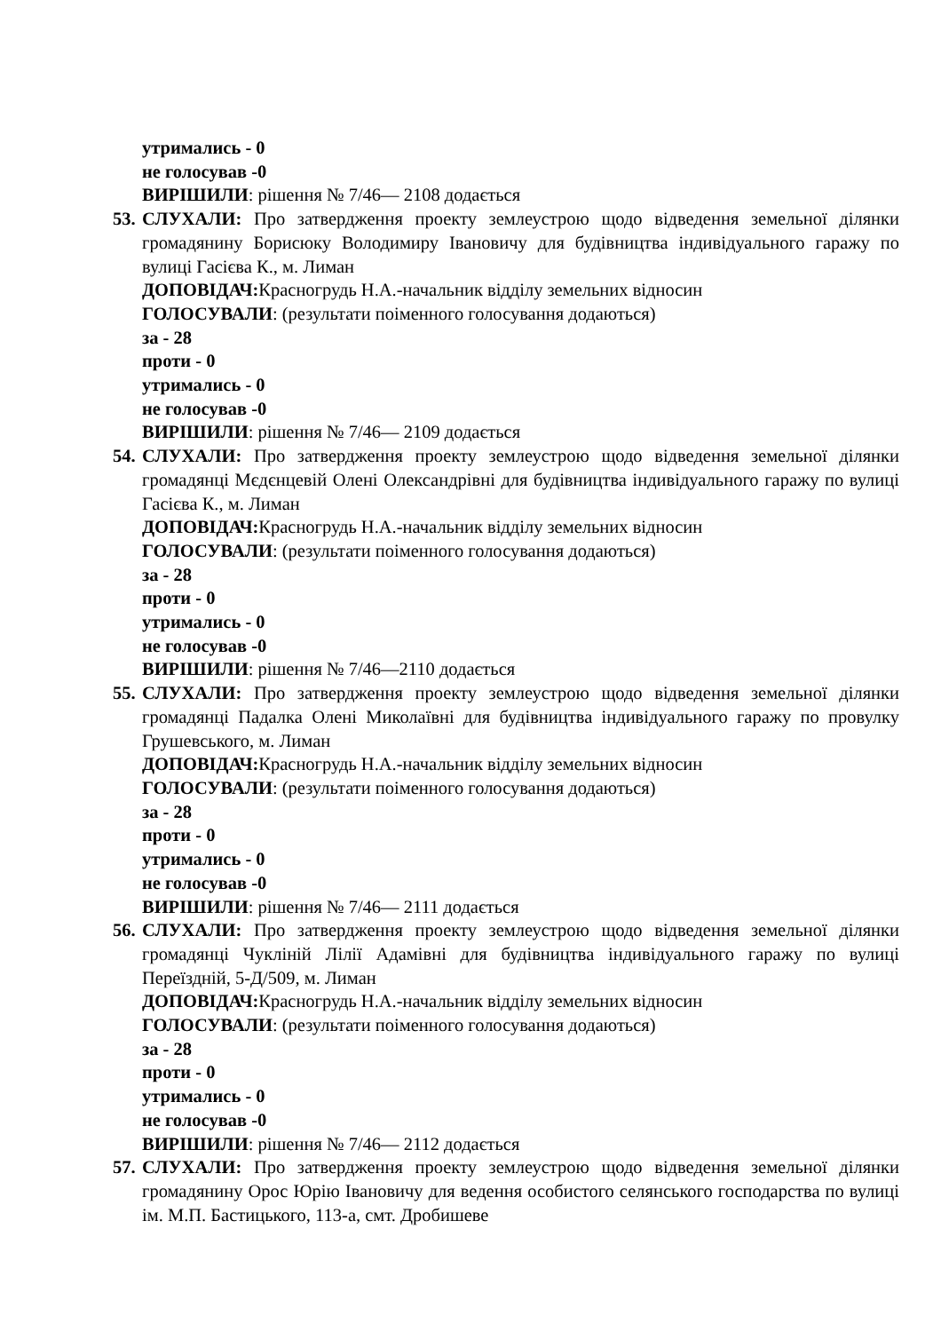утримались - 0
не голосував -0
ВИРІШИЛИ: рішення № 7/46— 2108 додається
53. СЛУХАЛИ: Про затвердження проекту землеустрою щодо відведення земельної ділянки громадянину Борисюку Володимиру Івановичу для будівництва індивідуального гаражу по вулиці Гасієва К., м. Лиман
ДОПОВІДАЧ: Красногрудь Н.А.-начальник відділу земельних відносин
ГОЛОСУВАЛИ: (результати поіменного голосування додаються)
за - 28
проти - 0
утримались - 0
не голосував -0
ВИРІШИЛИ: рішення № 7/46— 2109 додається
54. СЛУХАЛИ: Про затвердження проекту землеустрою щодо відведення земельної ділянки громадянці Мєдєнцевій Олені Олександрівні для будівництва індивідуального гаражу по вулиці Гасієва К., м. Лиман
ДОПОВІДАЧ: Красногрудь Н.А.-начальник відділу земельних відносин
ГОЛОСУВАЛИ: (результати поіменного голосування додаються)
за - 28
проти - 0
утримались - 0
не голосував -0
ВИРІШИЛИ: рішення № 7/46—2110 додається
55. СЛУХАЛИ: Про затвердження проекту землеустрою щодо відведення земельної ділянки громадянці Падалка Олені Миколаївні для будівництва індивідуального гаражу по провулку Грушевського, м. Лиман
ДОПОВІДАЧ: Красногрудь Н.А.-начальник відділу земельних відносин
ГОЛОСУВАЛИ: (результати поіменного голосування додаються)
за - 28
проти - 0
утримались - 0
не голосував -0
ВИРІШИЛИ: рішення № 7/46— 2111 додається
56. СЛУХАЛИ: Про затвердження проекту землеустрою щодо відведення земельної ділянки громадянці Чукліній Лілії Адамівні для будівництва індивідуального гаражу по вулиці Переїздній, 5-Д/509, м. Лиман
ДОПОВІДАЧ: Красногрудь Н.А.-начальник відділу земельних відносин
ГОЛОСУВАЛИ: (результати поіменного голосування додаються)
за - 28
проти - 0
утримались - 0
не голосував -0
ВИРІШИЛИ: рішення № 7/46— 2112 додається
57. СЛУХАЛИ: Про затвердження проекту землеустрою щодо відведення земельної ділянки громадянину Орос Юрію Івановичу для ведення особистого селянського господарства по вулиці ім. М.П. Бастицького, 113-а, смт. Дробишеве